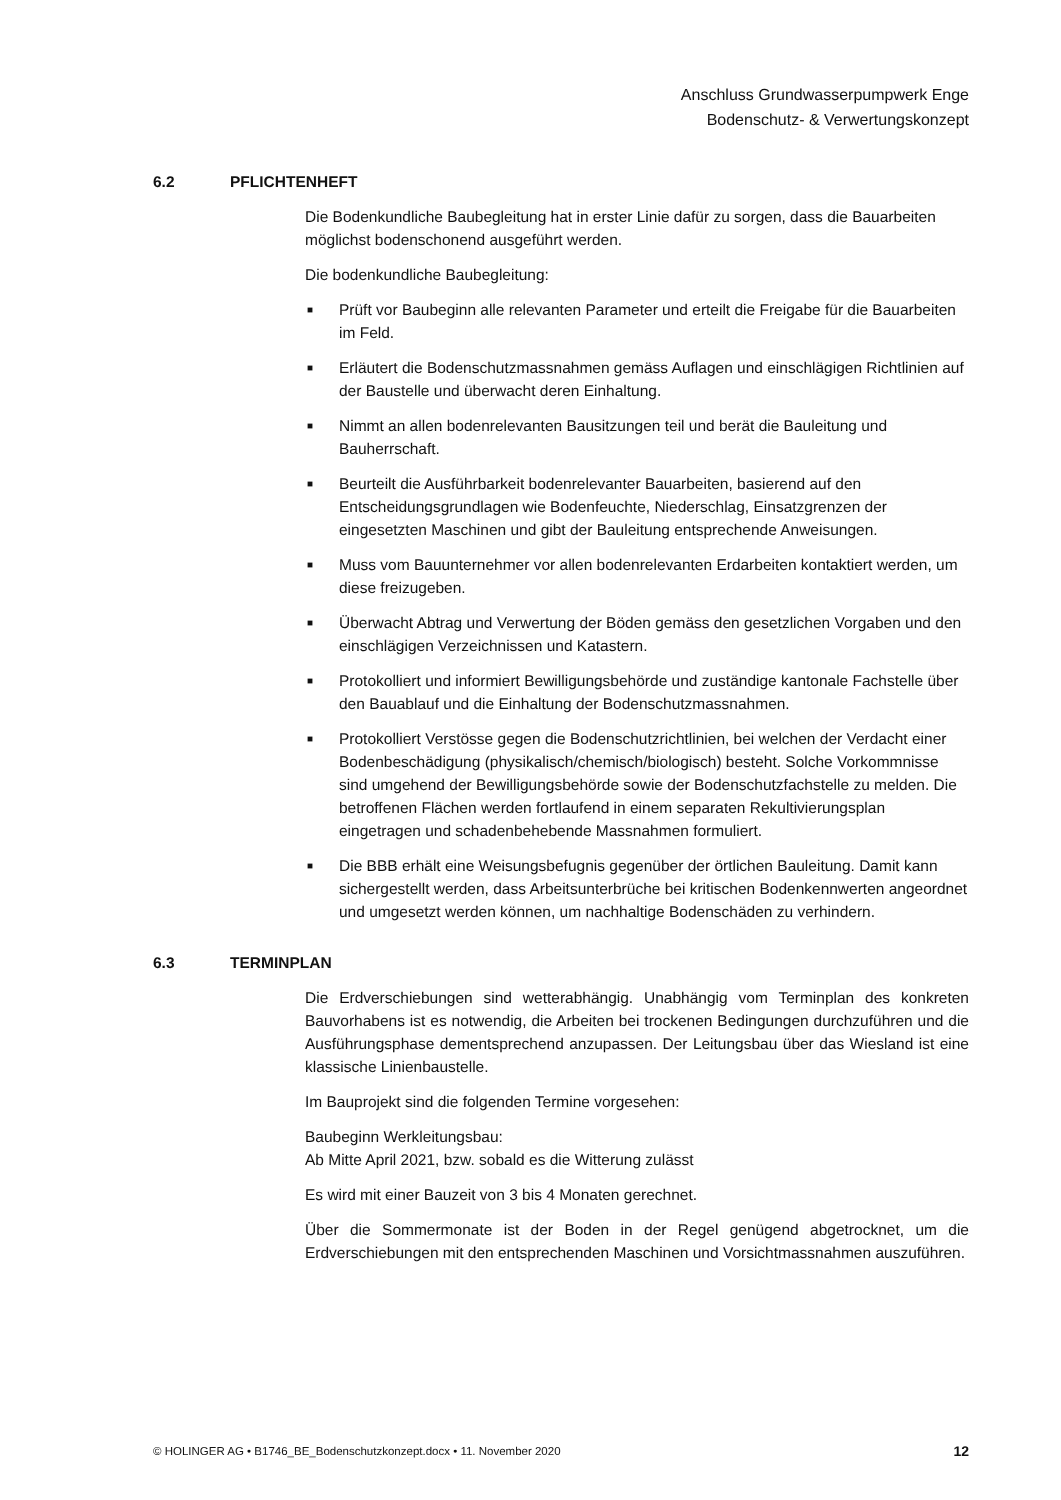Anschluss Grundwasserpumpwerk Enge
Bodenschutz- & Verwertungskonzept
6.2 PFLICHTENHEFT
Die Bodenkundliche Baubegleitung hat in erster Linie dafür zu sorgen, dass die Bauarbeiten möglichst bodenschonend ausgeführt werden.
Die bodenkundliche Baubegleitung:
■ Prüft vor Baubeginn alle relevanten Parameter und erteilt die Freigabe für die Bauarbeiten im Feld.
■ Erläutert die Bodenschutzmassnahmen gemäss Auflagen und einschlägigen Richtlinien auf der Baustelle und überwacht deren Einhaltung.
■ Nimmt an allen bodenrelevanten Bausitzungen teil und berät die Bauleitung und Bauherrschaft.
■ Beurteilt die Ausführbarkeit bodenrelevanter Bauarbeiten, basierend auf den Entscheidungsgrundlagen wie Bodenfeuchte, Niederschlag, Einsatzgrenzen der eingesetzten Maschinen und gibt der Bauleitung entsprechende Anweisungen.
■ Muss vom Bauunternehmer vor allen bodenrelevanten Erdarbeiten kontaktiert werden, um diese freizugeben.
■ Überwacht Abtrag und Verwertung der Böden gemäss den gesetzlichen Vorgaben und den einschlägigen Verzeichnissen und Katastern.
■ Protokolliert und informiert Bewilligungsbehörde und zuständige kantonale Fachstelle über den Bauablauf und die Einhaltung der Bodenschutzmassnahmen.
■ Protokolliert Verstösse gegen die Bodenschutzrichtlinien, bei welchen der Verdacht einer Bodenbeschädigung (physikalisch/chemisch/biologisch) besteht. Solche Vorkommnisse sind umgehend der Bewilligungsbehörde sowie der Bodenschutzfachstelle zu melden. Die betroffenen Flächen werden fortlaufend in einem separaten Rekultivierungsplan eingetragen und schadenbehebende Massnahmen formuliert.
■ Die BBB erhält eine Weisungsbefugnis gegenüber der örtlichen Bauleitung. Damit kann sichergestellt werden, dass Arbeitsunterbrüche bei kritischen Bodenkennwerten angeordnet und umgesetzt werden können, um nachhaltige Bodenschäden zu verhindern.
6.3 TERMINPLAN
Die Erdverschiebungen sind wetterabhängig. Unabhängig vom Terminplan des konkreten Bauvorhabens ist es notwendig, die Arbeiten bei trockenen Bedingungen durchzuführen und die Ausführungsphase dementsprechend anzupassen. Der Leitungsbau über das Wiesland ist eine klassische Linienbaustelle.
Im Bauprojekt sind die folgenden Termine vorgesehen:
Baubeginn Werkleitungsbau:
Ab Mitte April 2021, bzw. sobald es die Witterung zulässt
Es wird mit einer Bauzeit von 3 bis 4 Monaten gerechnet.
Über die Sommermonate ist der Boden in der Regel genügend abgetrocknet, um die Erdverschiebungen mit den entsprechenden Maschinen und Vorsichtmassnahmen auszuführen.
© HOLINGER AG • B1746_BE_Bodenschutzkonzept.docx • 11. November 2020 12